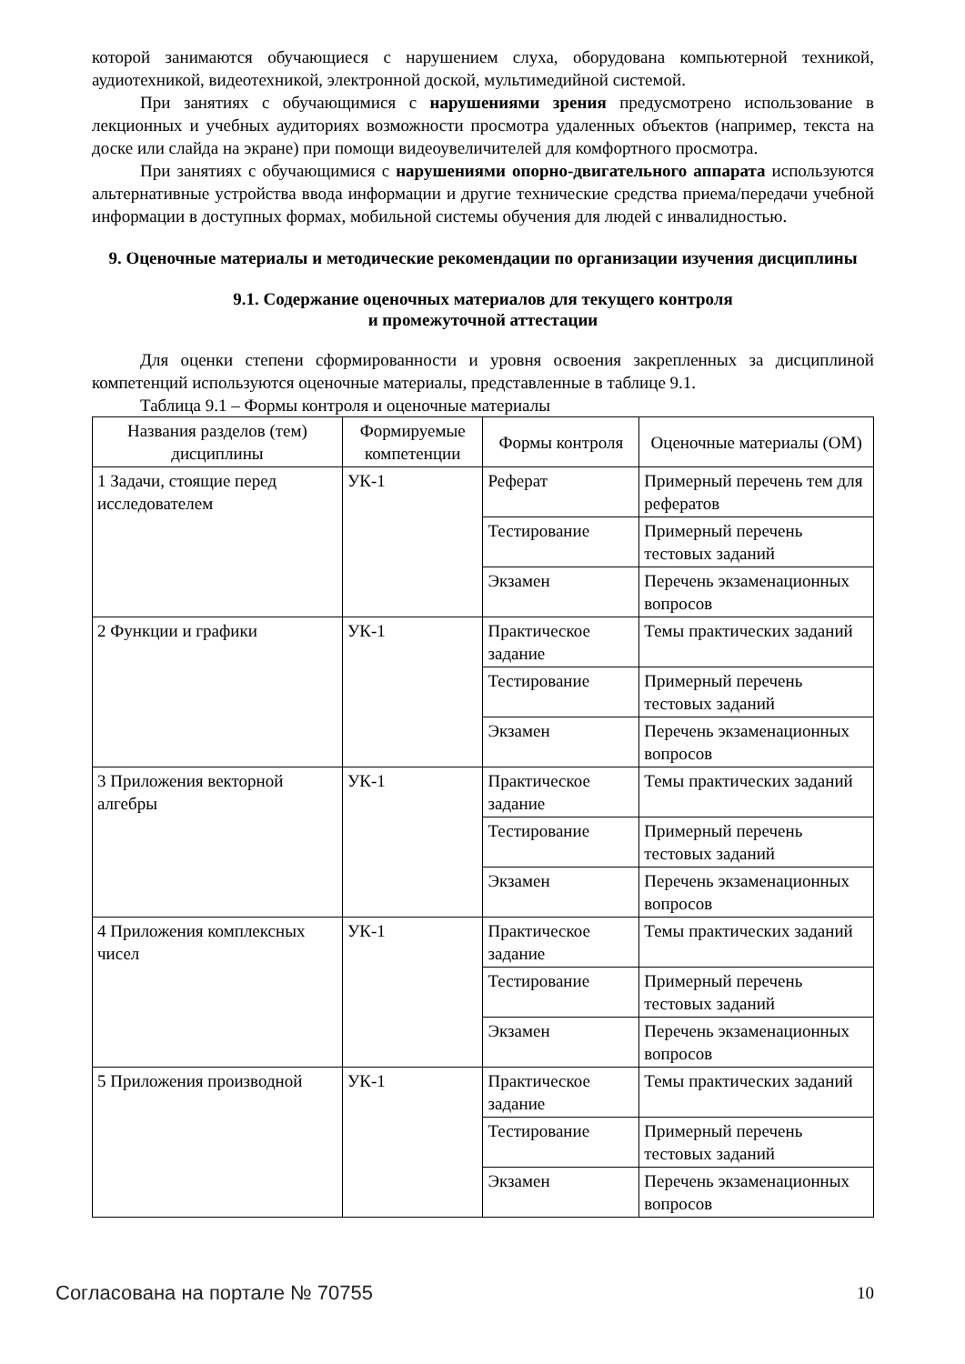которой занимаются обучающиеся с нарушением слуха, оборудована компьютерной техникой, аудиотехникой, видеотехникой, электронной доской, мультимедийной системой.
При занятиях с обучающимися с нарушениями зрения предусмотрено использование в лекционных и учебных аудиториях возможности просмотра удаленных объектов (например, текста на доске или слайда на экране) при помощи видеоувеличителей для комфортного просмотра.
При занятиях с обучающимися с нарушениями опорно-двигательного аппарата используются альтернативные устройства ввода информации и другие технические средства приема/передачи учебной информации в доступных формах, мобильной системы обучения для людей с инвалидностью.
9. Оценочные материалы и методические рекомендации по организации изучения дисциплины
9.1. Содержание оценочных материалов для текущего контроля
и промежуточной аттестации
Для оценки степени сформированности и уровня освоения закрепленных за дисциплиной компетенций используются оценочные материалы, представленные в таблице 9.1.
Таблица 9.1 – Формы контроля и оценочные материалы
| Названия разделов (тем) дисциплины | Формируемые компетенции | Формы контроля | Оценочные материалы (ОМ) |
| --- | --- | --- | --- |
| 1 Задачи, стоящие перед исследователем | УК-1 | Реферат | Примерный перечень тем для рефератов |
| | | Тестирование | Примерный перечень тестовых заданий |
| | | Экзамен | Перечень экзаменационных вопросов |
| 2 Функции и графики | УК-1 | Практическое задание | Темы практических заданий |
| | | Тестирование | Примерный перечень тестовых заданий |
| | | Экзамен | Перечень экзаменационных вопросов |
| 3 Приложения векторной алгебры | УК-1 | Практическое задание | Темы практических заданий |
| | | Тестирование | Примерный перечень тестовых заданий |
| | | Экзамен | Перечень экзаменационных вопросов |
| 4 Приложения комплексных чисел | УК-1 | Практическое задание | Темы практических заданий |
| | | Тестирование | Примерный перечень тестовых заданий |
| | | Экзамен | Перечень экзаменационных вопросов |
| 5 Приложения производной | УК-1 | Практическое задание | Темы практических заданий |
| | | Тестирование | Примерный перечень тестовых заданий |
| | | Экзамен | Перечень экзаменационных вопросов |
Согласована на портале № 70755 10